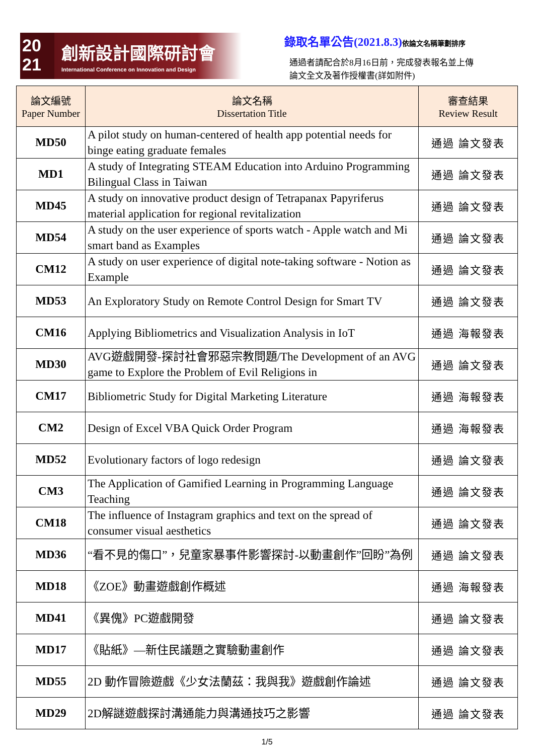20
21
創新設計國際研討會
International Conference on Innovation and Design
錄取名單公告(2021.8.3)依論文名稱筆劃排序
通過者請配合於8月16日前，完成發表報名並上傳
論文全文及著作授權書(詳如附件)
| 論文編號 Paper Number | 論文名稱 Dissertation Title | 審查結果 Review Result |
| --- | --- | --- |
| MD50 | A pilot study on human-centered of health app potential needs for binge eating graduate females | 通過 論文發表 |
| MD1 | A study of Integrating STEAM Education into Arduino Programming Bilingual Class in Taiwan | 通過 論文發表 |
| MD45 | A study on innovative product design of Tetrapanax Papyriferus material application for regional revitalization | 通過 論文發表 |
| MD54 | A study on the user experience of sports watch - Apple watch and Mi smart band as Examples | 通過 論文發表 |
| CM12 | A study on user experience of digital note-taking software - Notion as Example | 通過 論文發表 |
| MD53 | An Exploratory Study on Remote Control Design for Smart TV | 通過 論文發表 |
| CM16 | Applying Bibliometrics and Visualization Analysis in IoT | 通過 海報發表 |
| MD30 | AVG遊戲開發-探討社會邪惡宗教問題/The Development of an AVG game to Explore the Problem of Evil Religions in | 通過 論文發表 |
| CM17 | Bibliometric Study for Digital Marketing Literature | 通過 海報發表 |
| CM2 | Design of Excel VBA Quick Order Program | 通過 海報發表 |
| MD52 | Evolutionary factors of logo redesign | 通過 論文發表 |
| CM3 | The Application of Gamified Learning in Programming Language Teaching | 通過 論文發表 |
| CM18 | The influence of Instagram graphics and text on the spread of consumer visual aesthetics | 通過 論文發表 |
| MD36 | “看不見的傷口”，兒童家暴事件影響探討-以動畫創作”回盼”為例 | 通過 論文發表 |
| MD18 | 《ZOE》動畫遊戲創作概述 | 通過 海報發表 |
| MD41 | 《異傀》PC遊戲開發 | 通過 論文發表 |
| MD17 | 《貼紙》—新住民議題之實驗動畫創作 | 通過 論文發表 |
| MD55 | 2D 動作冒險遊戲《少女法蘭茲：我與我》遊戲創作論述 | 通過 論文發表 |
| MD29 | 2D解謎遊戲探討溝通能力與溝通技巧之影響 | 通過 論文發表 |
1/5